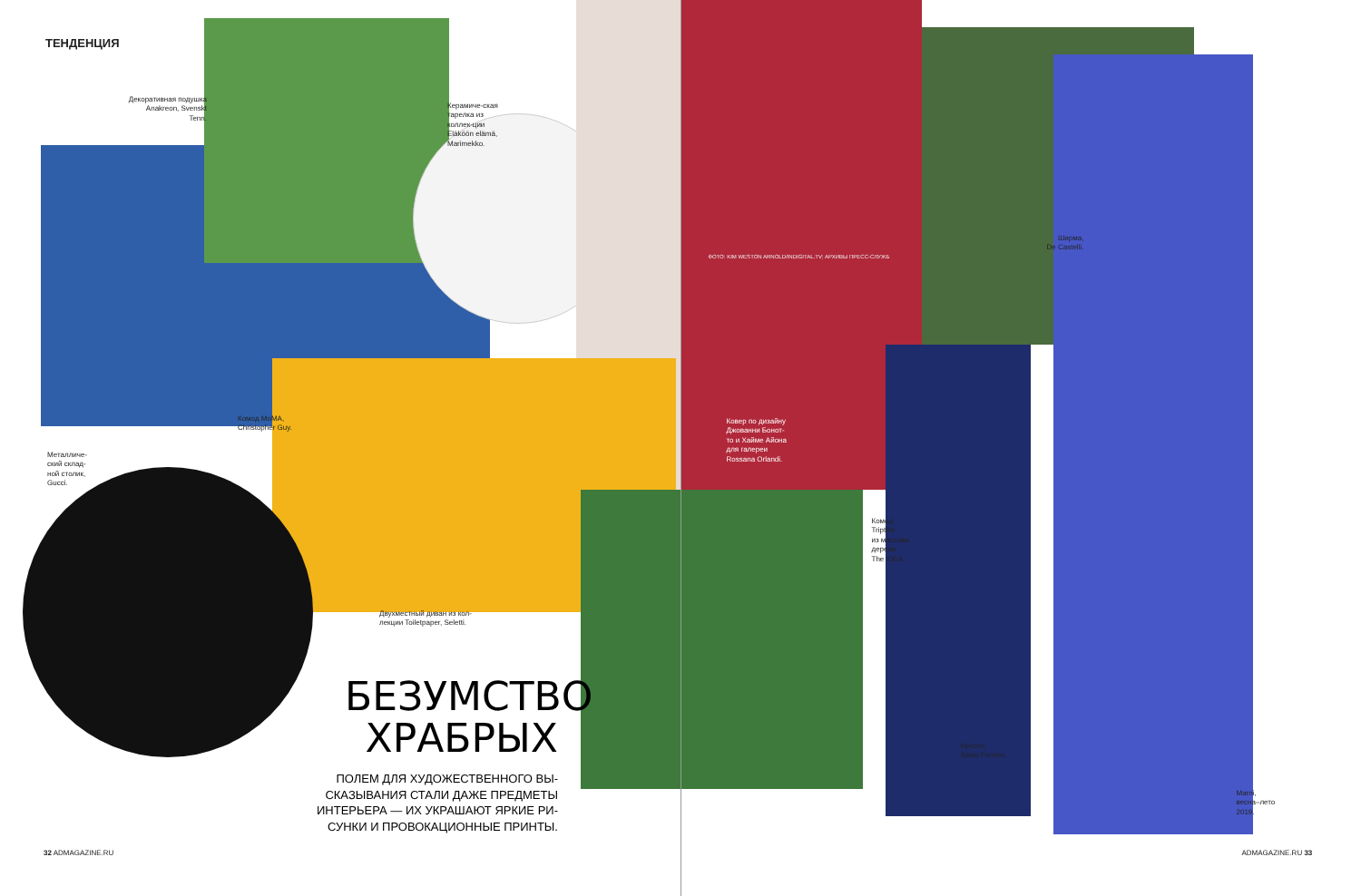ТЕНДЕНЦИЯ
Декоративная подушка Anakreon, Svenskt Tenn.
Керамиче-ская тарелка из коллек-ции Eläköön elämä, Marimekko.
Комод MoMA,
Christopher Guy.
Металличе-
ский склад-
ной столик,
Gucci.
Двухместный диван из кол-
лекции Toiletpaper, Seletti.
БЕЗУМСТВО ХРАБРЫХ
ПОЛЕМ ДЛЯ ХУДОЖЕСТВЕННОГО ВЫ-СКАЗЫВАНИЯ СТАЛИ ДАЖЕ ПРЕДМЕТЫ ИНТЕРЬЕРА — ИХ УКРАШАЮТ ЯРКИЕ РИ-СУНКИ И ПРОВОКАЦИОННЫЕ ПРИНТЫ.
32 ADMAGAZINE.RU
ФОТО: KIM WESTON ARNOLD/INDIGITAL.TV; АРХИВЫ ПРЕСС-СЛУЖБ
Ковер по дизайну
Джованни Бонот-
то и Хайме Айона
для галереи
Rossana Orlandi.
Ширма,
De Castelli.
Комод
Triptikh
из массива
дерева,
The IDEA.
Кресло,
Savio Firmino.
Marni,
весна–лето
2019.
ADMAGAZINE.RU 33